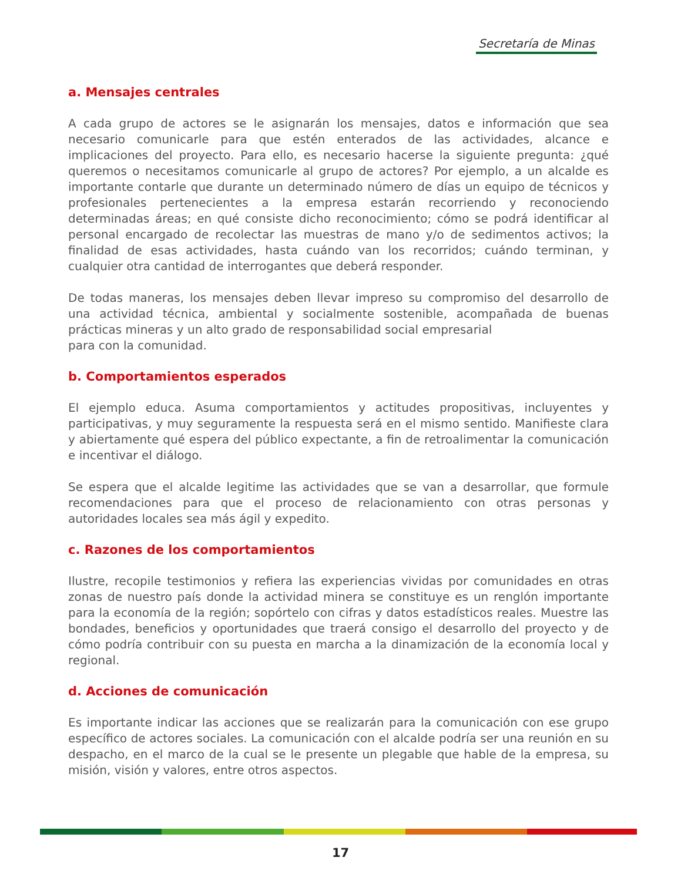Secretaría de Minas
a. Mensajes centrales
A cada grupo de actores se le asignarán los mensajes, datos e información que sea necesario comunicarle para que estén enterados de las actividades, alcance e implicaciones del proyecto. Para ello, es necesario hacerse la siguiente pregunta: ¿qué queremos o necesitamos comunicarle al grupo de actores? Por ejemplo, a un alcalde es importante contarle que durante un determinado número de días un equipo de técnicos y profesionales pertenecientes a la empresa estarán recorriendo y reconociendo determinadas áreas; en qué consiste dicho reconocimiento; cómo se podrá identificar al personal encargado de recolectar las muestras de mano y/o de sedimentos activos; la finalidad de esas actividades, hasta cuándo van los recorridos; cuándo terminan, y cualquier otra cantidad de interrogantes que deberá responder.
De todas maneras, los mensajes deben llevar impreso su compromiso del desarrollo de una actividad técnica, ambiental y socialmente sostenible, acompañada de buenas prácticas mineras y un alto grado de responsabilidad social empresarial
para con la comunidad.
b. Comportamientos esperados
El ejemplo educa. Asuma comportamientos y actitudes propositivas, incluyentes y participativas, y muy seguramente la respuesta será en el mismo sentido. Manifieste clara y abiertamente qué espera del público expectante, a fin de retroalimentar la comunicación e incentivar el diálogo.
Se espera que el alcalde legitime las actividades que se van a desarrollar, que formule recomendaciones para que el proceso de relacionamiento con otras personas y autoridades locales sea más ágil y expedito.
c. Razones de los comportamientos
Ilustre, recopile testimonios y refiera las experiencias vividas por comunidades en otras zonas de nuestro país donde la actividad minera se constituye es un renglón importante para la economía de la región; sopórtelo con cifras y datos estadísticos reales. Muestre las bondades, beneficios y oportunidades que traerá consigo el desarrollo del proyecto y de cómo podría contribuir con su puesta en marcha a la dinamización de la economía local y regional.
d. Acciones de comunicación
Es importante indicar las acciones que se realizarán para la comunicación con ese grupo específico de actores sociales. La comunicación con el alcalde podría ser una reunión en su despacho, en el marco de la cual se le presente un plegable que hable de la empresa, su misión, visión y valores, entre otros aspectos.
17